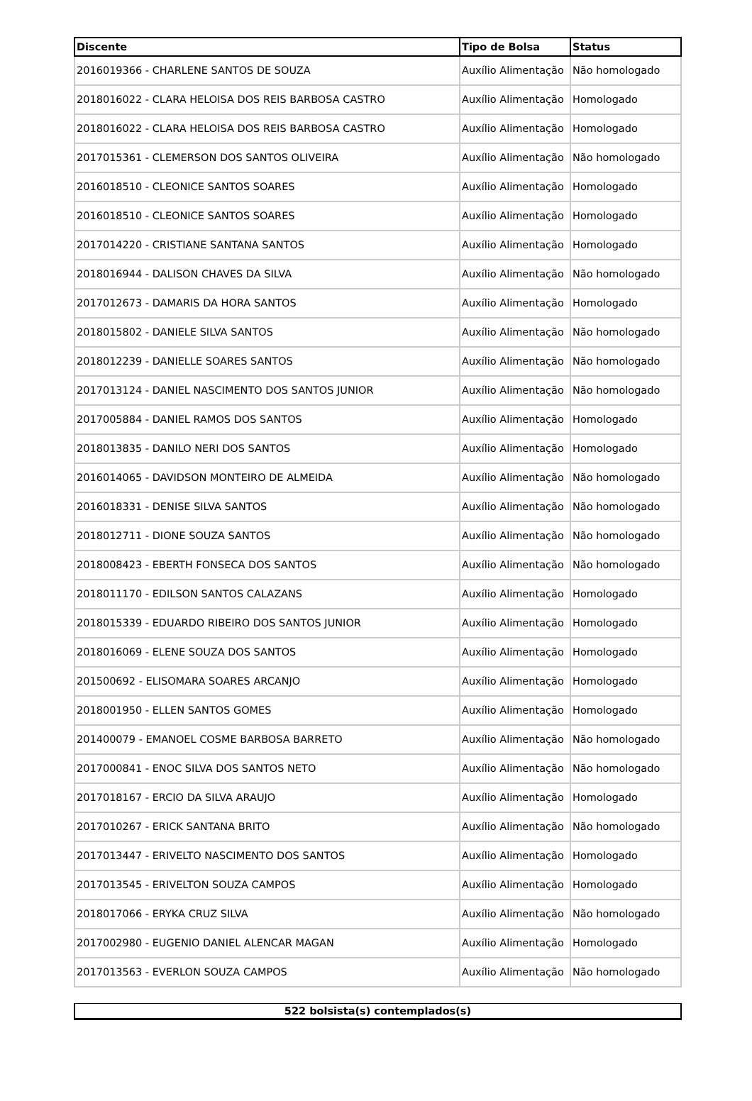| Discente | Tipo de Bolsa | Status |
| --- | --- | --- |
| 2016019366 - CHARLENE SANTOS DE SOUZA | Auxílio Alimentação | Não homologado |
| 2018016022 - CLARA HELOISA DOS REIS BARBOSA CASTRO | Auxílio Alimentação | Homologado |
| 2018016022 - CLARA HELOISA DOS REIS BARBOSA CASTRO | Auxílio Alimentação | Homologado |
| 2017015361 - CLEMERSON DOS SANTOS OLIVEIRA | Auxílio Alimentação | Não homologado |
| 2016018510 - CLEONICE SANTOS SOARES | Auxílio Alimentação | Homologado |
| 2016018510 - CLEONICE SANTOS SOARES | Auxílio Alimentação | Homologado |
| 2017014220 - CRISTIANE SANTANA SANTOS | Auxílio Alimentação | Homologado |
| 2018016944 - DALISON CHAVES DA SILVA | Auxílio Alimentação | Não homologado |
| 2017012673 - DAMARIS DA HORA SANTOS | Auxílio Alimentação | Homologado |
| 2018015802 - DANIELE SILVA SANTOS | Auxílio Alimentação | Não homologado |
| 2018012239 - DANIELLE SOARES SANTOS | Auxílio Alimentação | Não homologado |
| 2017013124 - DANIEL NASCIMENTO DOS SANTOS JUNIOR | Auxílio Alimentação | Não homologado |
| 2017005884 - DANIEL RAMOS DOS SANTOS | Auxílio Alimentação | Homologado |
| 2018013835 - DANILO NERI DOS SANTOS | Auxílio Alimentação | Homologado |
| 2016014065 - DAVIDSON MONTEIRO DE ALMEIDA | Auxílio Alimentação | Não homologado |
| 2016018331 - DENISE SILVA SANTOS | Auxílio Alimentação | Não homologado |
| 2018012711 - DIONE SOUZA SANTOS | Auxílio Alimentação | Não homologado |
| 2018008423 - EBERTH FONSECA DOS SANTOS | Auxílio Alimentação | Não homologado |
| 2018011170 - EDILSON SANTOS CALAZANS | Auxílio Alimentação | Homologado |
| 2018015339 - EDUARDO RIBEIRO DOS SANTOS JUNIOR | Auxílio Alimentação | Homologado |
| 2018016069 - ELENE SOUZA DOS SANTOS | Auxílio Alimentação | Homologado |
| 201500692 - ELISOMARA SOARES ARCANJO | Auxílio Alimentação | Homologado |
| 2018001950 - ELLEN SANTOS GOMES | Auxílio Alimentação | Homologado |
| 201400079 - EMANOEL COSME BARBOSA BARRETO | Auxílio Alimentação | Não homologado |
| 2017000841 - ENOC SILVA DOS SANTOS NETO | Auxílio Alimentação | Não homologado |
| 2017018167 - ERCIO DA SILVA ARAUJO | Auxílio Alimentação | Homologado |
| 2017010267 - ERICK SANTANA BRITO | Auxílio Alimentação | Não homologado |
| 2017013447 - ERIVELTO NASCIMENTO DOS SANTOS | Auxílio Alimentação | Homologado |
| 2017013545 - ERIVELTON SOUZA CAMPOS | Auxílio Alimentação | Homologado |
| 2018017066 - ERYKA CRUZ SILVA | Auxílio Alimentação | Não homologado |
| 2017002980 - EUGENIO DANIEL ALENCAR MAGAN | Auxílio Alimentação | Homologado |
| 2017013563 - EVERLON SOUZA CAMPOS | Auxílio Alimentação | Não homologado |
522 bolsista(s) contemplados(s)